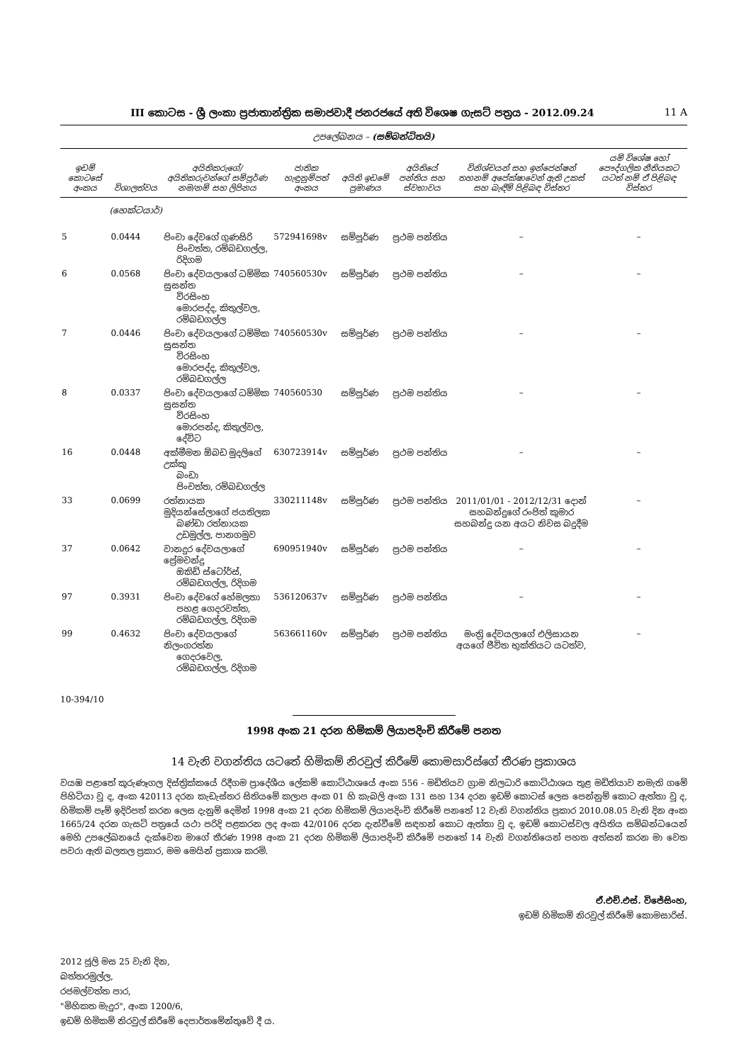III කොටස - ශ්‍රී ලංකා ප්‍රජාතාන්ත්‍රික සමාජවාදී ජනරජයේ අති විශෙෂ ගැසට් පත්‍රය - 2012.09.24 11 A
උපලේඛනය – (සම්බන්ධිතයි)
| ඉඩම් කොටසේ අංකය | විශාලත්වය | අයිතිකරුගේ/අයිතිකරුවන්ගේ සම්පූර්ණ නම/නම් සහ ලිපිනය | ජාතික හැඳුනුම්පත් අංකය | අයිති ඉඩමේ ප්‍රමාණය | අයිතියේ පන්තිය සහ ස්වභාවය | විනිශ්චයන් සහ ඉන්ජෙන්ෂන් තහනම් අපේක්ෂාවෙන් ඇති උකස් සහ බැඳීම් පිළිබඳ විස්තර | යම් විශේෂ හෝ පෞද්ගලික නීතියකට යටත් නම් ඒ පිළිබඳ විස්තර |
| --- | --- | --- | --- | --- | --- | --- | --- |
| | (හෙක්ටයාර්) | | | | | | |
| 5 | 0.0444 | පිංචා දේවගේ ගුණසිරි පිංචත්ත, රම්බඩගල්ල, රිදිගම | 572941698v | සම්පූර්ණ | ප්‍රථම පන්තිය | – | – |
| 6 | 0.0568 | පිංචා දේවයලාගේ ධම්මික සුසන්ත විරසිංහ මොරපද්ද, කිතුල්වල, රම්බඩගල්ල | 740560530v | සම්පූර්ණ | ප්‍රථම පන්තිය | – | – |
| 7 | 0.0446 | පිංචා දේවයලාගේ ධම්මික සුසන්ත විරසිංහ මොරපද්ද, කිතුල්වල, රම්බඩගල්ල | 740560530v | සම්පූර්ණ | ප්‍රථම පන්තිය | – | – |
| 8 | 0.0337 | පිංචා දේවයලාගේ ධම්මික සුසන්ත විරසිංහ මොරපන්ද, කිතුල්වල, දේවිට | 740560530 | සම්පූර්ණ | ප්‍රථම පන්තිය | – | – |
| 16 | 0.0448 | අක්මීමන ඕබඩ මුදලිගේ උක්කු බංඩා පිංචත්ත, රම්බඩගල්ල | 630723914v | සම්පූර්ණ | ප්‍රථම පන්තිය | – | – |
| 33 | 0.0699 | රත්නායක මුදියන්සේලාගේ ජයතිලක බණ්ඩා රත්නායක උඩමුල්ල, පානගමුව | 330211148v | සම්පූර්ණ | ප්‍රථම පන්තිය | 2011/01/01 - 2012/12/31 දොන් සහබන්දුගේ රංජිත් කුමාර සහබන්දු යන අයට නිවස බදුදීම | – |
| 37 | 0.0642 | වානදුර දේවයලාගේ ප්‍රේමචන්ද්‍ර ඔකිඩ් ස්ටෝර්ස්, රම්බඩගල්ල, රිදිගම | 690951940v | සම්පූර්ණ | ප්‍රථම පන්තිය | – | – |
| 97 | 0.3931 | පිංචා දේවගේ හේමලතා පහළ ගෙදරවත්ත, රම්බඩගල්ල, රිදිගම | 536120637v | සම්පූර්ණ | ප්‍රථම පන්තිය | – | – |
| 99 | 0.4632 | පිංචා දේවයලාගේ නිලංගරත්න ගෙදරවෙල, රම්බඩගල්ල, රිදිගම | 563661160v | සම්පූර්ණ | ප්‍රථම පන්තිය | මංත්‍රි දේවයලාගේ එලිසායන අයගේ ජීවිත භුක්තියට යටත්ව, | – |
10-394/10
1998 අංක 21 දරන හිමිකම් ලියාපදිංචි කිරීමේ පනත
14 වැනි වගන්තිය යටතේ හිමිකම් නිරවුල් කිරීමේ කොමසාරිස්ගේ තීරණ ප්‍රකාශය
වයඹ පළාතේ කුරුණෑගල දිස්ත්‍රික්කයේ රිදීගම ප්‍රාදේශීය ලේකම් කොට්ඨාශයේ අංක 556 - මඩිතියව ග්‍රාම නිලධාරි කොට්ඨාශය තුළ මඩිතියාව නමැති ගමේ පිහිටියා වූ ද, අංක 420113 දරන කැඩැස්තර සිතියමේ කලාප අංක 01 හි කැබලි අංක 131 සහ 134 දරන ඉඩම් කොටස් ලෙස පෙන්නුම් කොට ඇත්තා වූ ද, හිමිකම් පෑම් ඉදිරිපත් කරන ලෙස දැනුම් දෙමින් 1998 අංක 21 දරන හිමිකම් ලියාපදිංචි කිරීමේ පනතේ 12 වැනි වගන්තිය ප්‍රකාර 2010.08.05 වැනි දින අංක 1665/24 දරන ගැසට් පත්‍රයේ යථා පරිදි පළකරන ලද අංක 42/0106 දරන දැන්වීමේ සඳහන් කොට ඇත්තා වූ ද, ඉඩම් කොටස්වල අයිතිය සම්බන්ධයෙන් මෙහි උපලේඛනයේ දැක්වෙන මාගේ තීරණ 1998 අංක 21 දරන හිමිකම් ලියාපදිංචි කිරීමේ පනතේ 14 වැනි වගන්තියෙන් පහත අත්සන් කරන මා වෙත පවරා ඇති බලතල ප්‍රකාර, මම මෙයින් ප්‍රකාශ කරමි.
ඒ.එච්.එස්. විජේසිංහ,
ඉඩම් හිමිකම් නිරවුල් කිරීමේ කොමසාරිස්.
2012 ජූලි මස 25 වැනි දින,
බත්තරමුල්ල,
රජමල්වත්ත පාර,
"මිහිකත මැදුර", අංක 1200/6,
ඉඩම් හිමිකම් නිරවුල් කිරීමේ දෙපාර්තමේන්තුවේ දී ය.